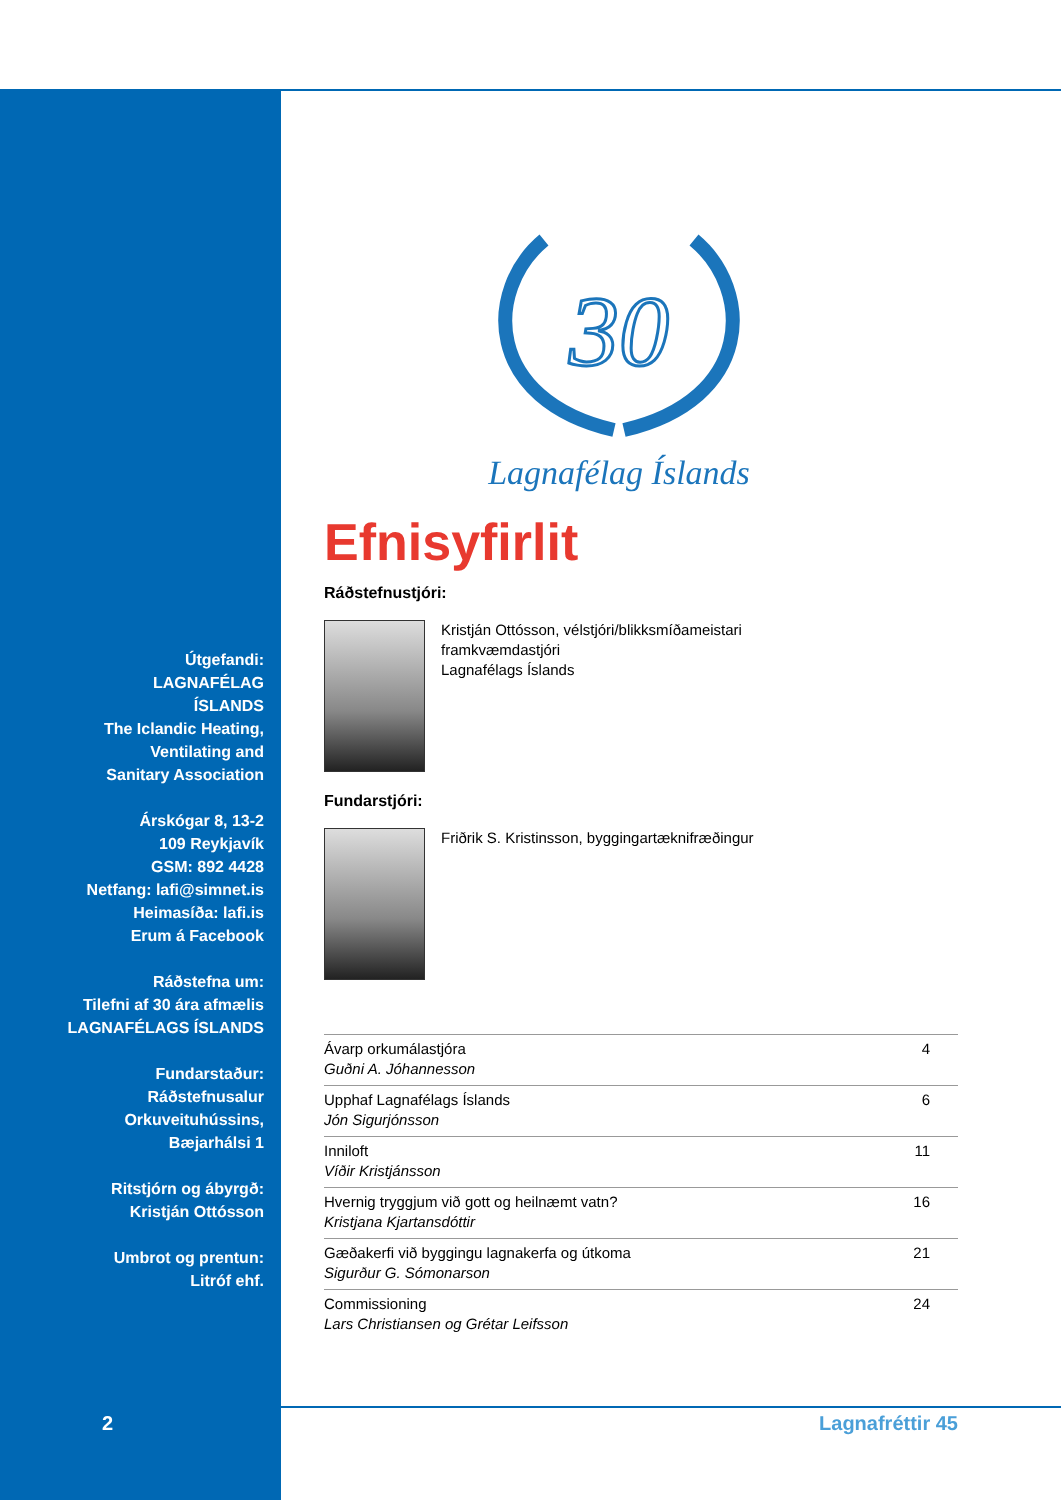Útgefandi:
LAGNAFÉLAG
ÍSLANDS
The Iclandic Heating,
Ventilating and
Sanitary Association
Árskógar 8, 13-2
109 Reykjavík
GSM: 892 4428
Netfang: lafi@simnet.is
Heimasíða: lafi.is
Erum á Facebook
Ráðstefna um:
Tilefni af 30 ára afmælis
LAGNAFÉLAGS ÍSLANDS
Fundarstaður:
Ráðstefnusalur
Orkuveituhússins,
Bæjarhálsi 1
Ritstjórn og ábyrgð:
Kristján Ottósson
Umbrot og prentun:
Litróf ehf.
2
30
Lagnafélag Íslands
Efnisyfirlit
Ráðstefnustjóri:
Kristján Ottósson, vélstjóri/blikksmíðameistari
framkvæmdastjóri
Lagnafélags Íslands
Fundarstjóri:
Friðrik S. Kristinsson, byggingartæknifræðingur
| Ávarp orkumálastjóra Guðni A. Jóhannesson | 4 |
| Upphaf Lagnafélags Íslands Jón Sigurjónsson | 6 |
| Inniloft Víðir Kristjánsson | 11 |
| Hvernig tryggjum við gott og heilnæmt vatn? Kristjana Kjartansdóttir | 16 |
| Gæðakerfi við byggingu lagnakerfa og útkoma Sigurður G. Sómonarson | 21 |
| Commissioning Lars Christiansen og Grétar Leifsson | 24 |
Lagnafréttir 45